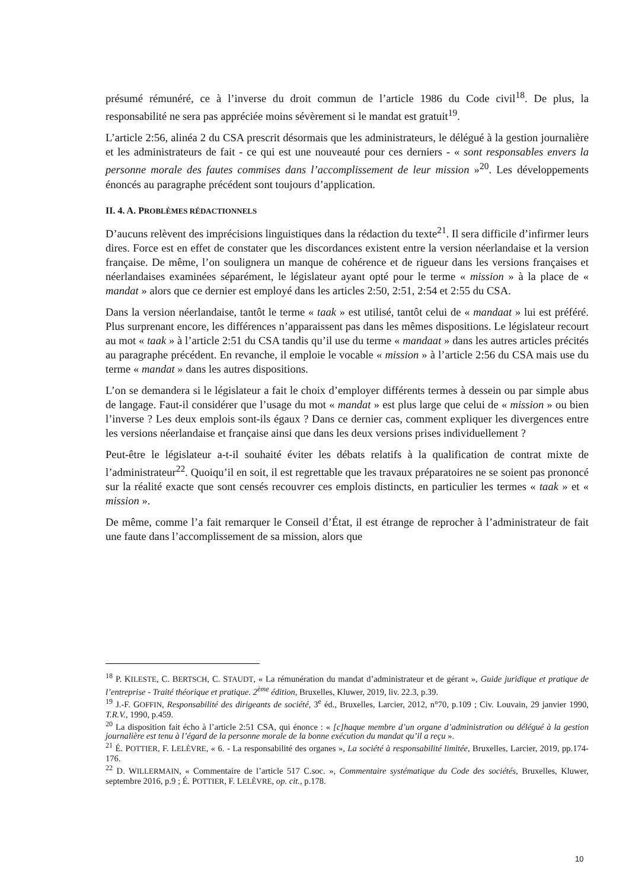présumé rémunéré, ce à l’inverse du droit commun de l’article 1986 du Code civil<sup>18</sup>. De plus, la responsabilité ne sera pas appréciée moins sévèrement si le mandat est gratuit<sup>19</sup>.
L’article 2:56, alinéa 2 du CSA prescrit désormais que les administrateurs, le délégué à la gestion journalière et les administrateurs de fait - ce qui est une nouveauté pour ces derniers - « sont responsables envers la personne morale des fautes commises dans l’accomplissement de leur mission »<sup>20</sup>. Les développements énoncés au paragraphe précédent sont toujours d’application.
II. 4. A. PROBLÈMES RÉDACTIONNELS
D’aucuns relèvent des imprécisions linguistiques dans la rédaction du texte<sup>21</sup>. Il sera difficile d’infirmer leurs dires. Force est en effet de constater que les discordances existent entre la version néerlandaise et la version française. De même, l’on soulignera un manque de cohérence et de rigueur dans les versions françaises et néerlandaises examinées séparément, le législateur ayant opté pour le terme « mission » à la place de « mandat » alors que ce dernier est employé dans les articles 2:50, 2:51, 2:54 et 2:55 du CSA.
Dans la version néerlandaise, tantôt le terme « taak » est utilisé, tantôt celui de « mandaat » lui est préféré. Plus surprenant encore, les différences n’apparaissent pas dans les mêmes dispositions. Le législateur recourt au mot « taak » à l’article 2:51 du CSA tandis qu’il use du terme « mandaat » dans les autres articles précités au paragraphe précédent. En revanche, il emploie le vocable « mission » à l’article 2:56 du CSA mais use du terme « mandat » dans les autres dispositions.
L’on se demandera si le législateur a fait le choix d’employer différents termes à dessein ou par simple abus de langage. Faut-il considérer que l’usage du mot « mandat » est plus large que celui de « mission » ou bien l’inverse ? Les deux emplois sont-ils égaux ? Dans ce dernier cas, comment expliquer les divergences entre les versions néerlandaise et française ainsi que dans les deux versions prises individuellement ?
Peut-être le législateur a-t-il souhaité éviter les débats relatifs à la qualification de contrat mixte de l’administrateur<sup>22</sup>. Quoiqu’il en soit, il est regrettable que les travaux préparatoires ne se soient pas prononcé sur la réalité exacte que sont censés recouvrer ces emplois distincts, en particulier les termes « taak » et « mission ».
De même, comme l’a fait remarquer le Conseil d’État, il est étrange de reprocher à l’administrateur de fait une faute dans l’accomplissement de sa mission, alors que
<sup>18</sup> P. KILESTE, C. BERTSCH, C. STAUDT, « La rémunération du mandat d’administrateur et de gérant », Guide juridique et pratique de l’entreprise - Traité théorique et pratique. 2<sup>ème</sup> édition, Bruxelles, Kluwer, 2019, liv. 22.3, p.39.
<sup>19</sup> J.-F. GOFFIN, Responsabilité des dirigeants de société, 3<sup>e</sup> éd., Bruxelles, Larcier, 2012, n°70, p.109 ; Civ. Louvain, 29 janvier 1990, T.R.V., 1990, p.459.
<sup>20</sup> La disposition fait écho à l’article 2:51 CSA, qui énonce : « [c]haque membre d’un organe d’administration ou délégué à la gestion journalière est tenu à l’égard de la personne morale de la bonne exécution du mandat qu’il a reçu ».
<sup>21</sup> É. POTTIER, F. LELÈVRE, « 6. - La responsabilité des organes », La société à responsabilité limitée, Bruxelles, Larcier, 2019, pp.174-176.
<sup>22</sup> D. WILLERMAIN, « Commentaire de l’article 517 C.soc. », Commentaire systématique du Code des sociétés, Bruxelles, Kluwer, septembre 2016, p.9 ; É. POTTIER, F. LELÈVRE, op. cit., p.178.
10